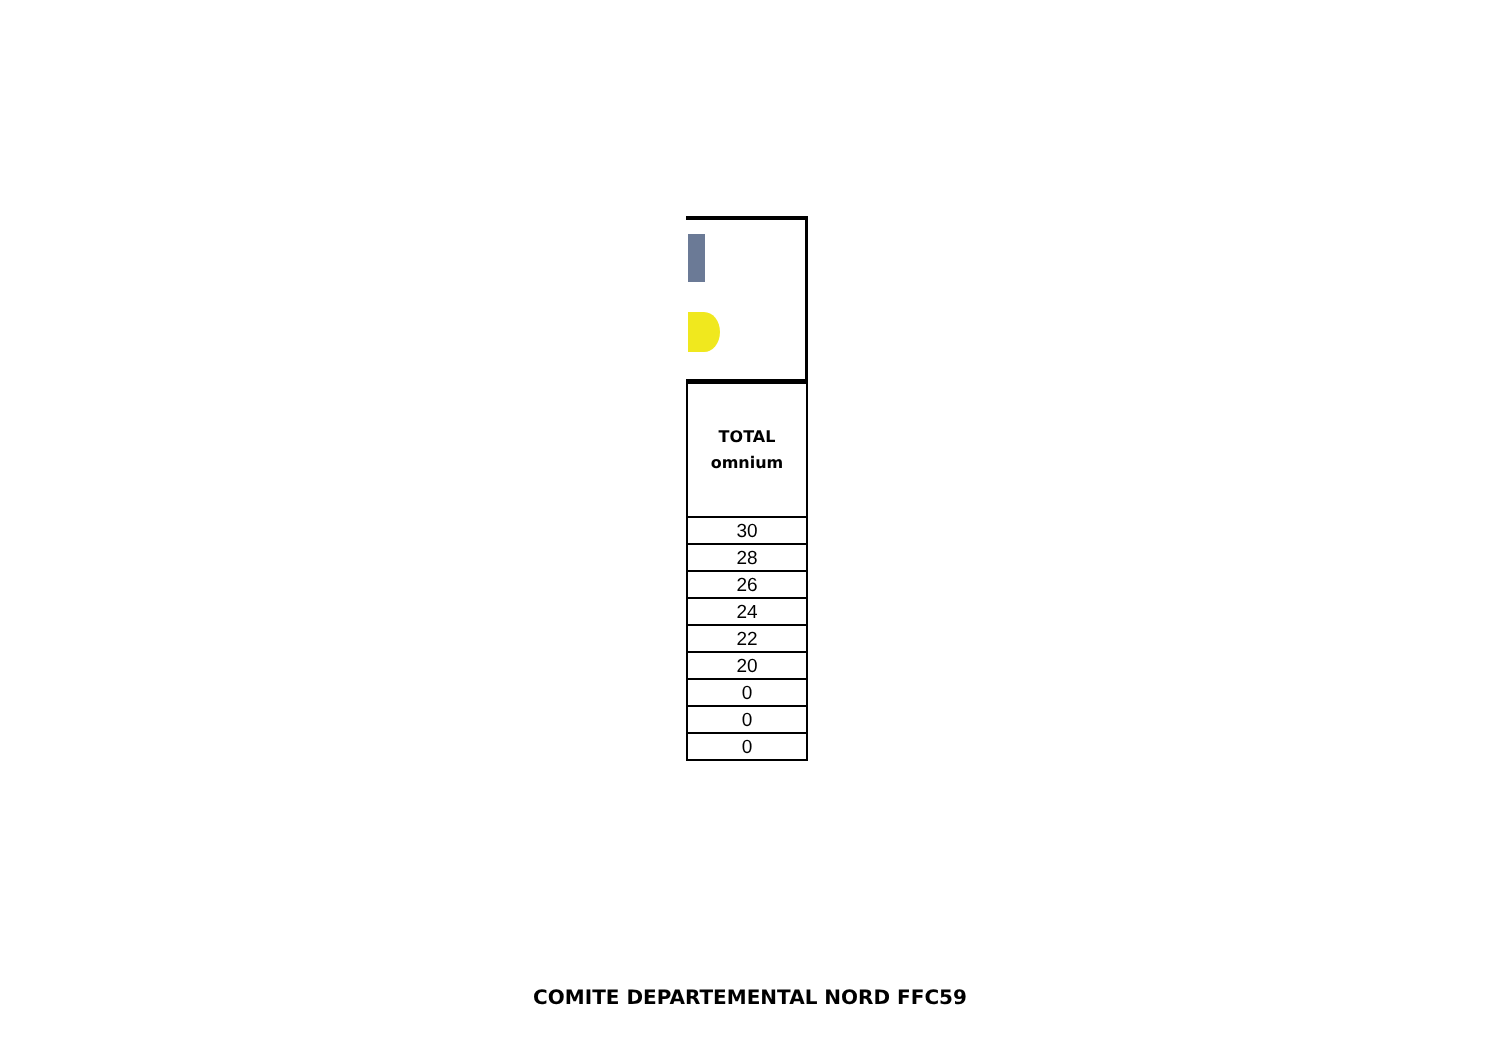| TOTAL omnium |
| --- |
| 30 |
| 28 |
| 26 |
| 24 |
| 22 |
| 20 |
| 0 |
| 0 |
| 0 |
COMITE DEPARTEMENTAL NORD FFC59